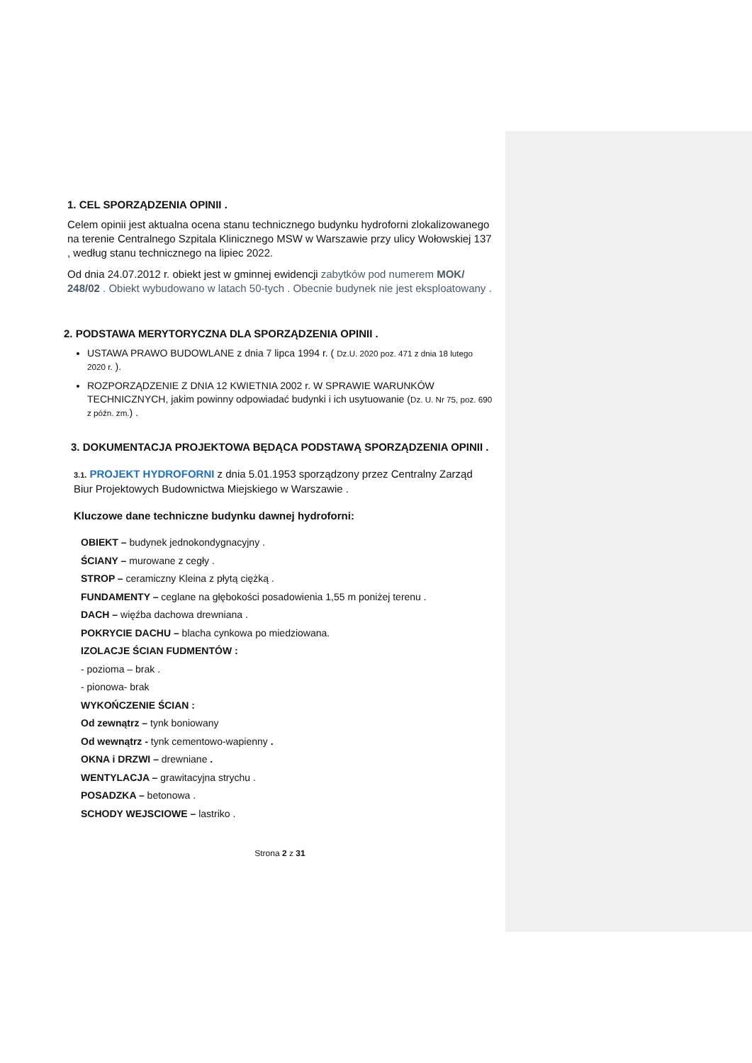1. CEL SPORZĄDZENIA OPINII .
Celem opinii jest aktualna ocena stanu technicznego budynku hydroforni zlokalizowanego na terenie Centralnego Szpitala Klinicznego MSW w Warszawie przy ulicy Wołowskiej 137 , według stanu technicznego na lipiec 2022.
Od dnia 24.07.2012 r. obiekt jest w gminnej ewidencji zabytków pod numerem MOK/ 248/02 . Obiekt wybudowano w latach 50-tych . Obecnie budynek nie jest eksploatowany .
2. PODSTAWA MERYTORYCZNA DLA SPORZĄDZENIA OPINII .
USTAWA PRAWO BUDOWLANE z dnia 7 lipca 1994 r. ( Dz.U. 2020 poz. 471 z dnia 18 lutego 2020 r. ).
ROZPORZĄDZENIE Z DNIA 12 KWIETNIA 2002 r. W SPRAWIE WARUNKÓW TECHNICZNYCH, jakim powinny odpowiadać budynki i ich usytuowanie (Dz. U. Nr 75, poz. 690 z późn. zm.) .
3. DOKUMENTACJA PROJEKTOWA BĘDĄCA PODSTAWĄ SPORZĄDZENIA OPINII .
3.1. PROJEKT HYDROFORNI z dnia 5.01.1953 sporządzony przez Centralny Zarząd Biur Projektowych Budownictwa Miejskiego w Warszawie .
Kluczowe dane techniczne budynku dawnej hydroforni:
OBIEKT – budynek jednokondygnacyjny .
ŚCIANY – murowane z cegły .
STROP – ceramiczny Kleina z płytą ciężką .
FUNDAMENTY – ceglane na głębokości posadowienia 1,55 m poniżej terenu .
DACH – więźba dachowa drewniana .
POKRYCIE DACHU – blacha cynkowa po miedziowana.
IZOLACJE ŚCIAN FUDMENTÓW :
- pozioma – brak .
- pionowa- brak
WYKOŃCZENIE ŚCIAN :
Od zewnątrz – tynk boniowany
Od wewnątrz - tynk cementowo-wapienny .
OKNA i DRZWI – drewniane .
WENTYLACJA – grawitacyjna strychu .
POSADZKA – betonowa .
SCHODY WEJSCIOWE – lastriko .
Strona 2 z 31